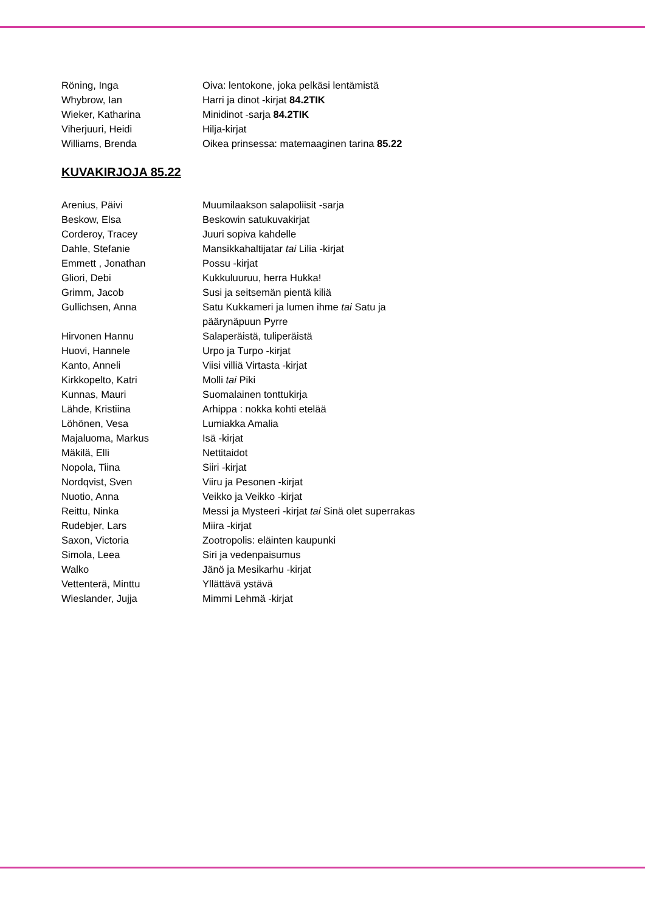| Röning, Inga | Oiva: lentokone, joka pelkäsi lentämistä |
| Whybrow, Ian | Harri ja dinot -kirjat 84.2TIK |
| Wieker, Katharina | Minidinot -sarja 84.2TIK |
| Viherjuuri, Heidi | Hilja-kirjat |
| Williams, Brenda | Oikea prinsessa: matemaaginen tarina 85.22 |
KUVAKIRJOJA 85.22
| Arenius, Päivi | Muumilaakson salapoliisit -sarja |
| Beskow, Elsa | Beskowin satukuvakirjat |
| Corderoy, Tracey | Juuri sopiva kahdelle |
| Dahle, Stefanie | Mansikkahaltijatar tai Lilia -kirjat |
| Emmett , Jonathan | Possu -kirjat |
| Gliori, Debi | Kukkuluuruu, herra Hukka! |
| Grimm, Jacob | Susi ja seitsemän pientä kiliä |
| Gullichsen, Anna | Satu Kukkameri ja lumen ihme tai Satu ja päärynäpuun Pyrre |
| Hirvonen Hannu | Salaperäistä, tuliperäistä |
| Huovi, Hannele | Urpo ja Turpo -kirjat |
| Kanto, Anneli | Viisi villiä Virtasta -kirjat |
| Kirkkopelto, Katri | Molli tai Piki |
| Kunnas, Mauri | Suomalainen tonttukirja |
| Lähde, Kristiina | Arhippa : nokka kohti etelää |
| Löhönen, Vesa | Lumiakka Amalia |
| Majaluoma, Markus | Isä -kirjat |
| Mäkilä, Elli | Nettitaidot |
| Nopola, Tiina | Siiri -kirjat |
| Nordqvist, Sven | Viiru ja Pesonen -kirjat |
| Nuotio, Anna | Veikko ja Veikko -kirjat |
| Reittu, Ninka | Messi ja Mysteeri -kirjat tai Sinä olet superrakas |
| Rudebjer, Lars | Miira -kirjat |
| Saxon, Victoria | Zootropolis: eläinten kaupunki |
| Simola, Leea | Siri ja vedenpaisumus |
| Walko | Jänö ja Mesikarhu -kirjat |
| Vettenterä, Minttu | Yllättävä ystävä |
| Wieslander, Jujja | Mimmi Lehmä -kirjat |